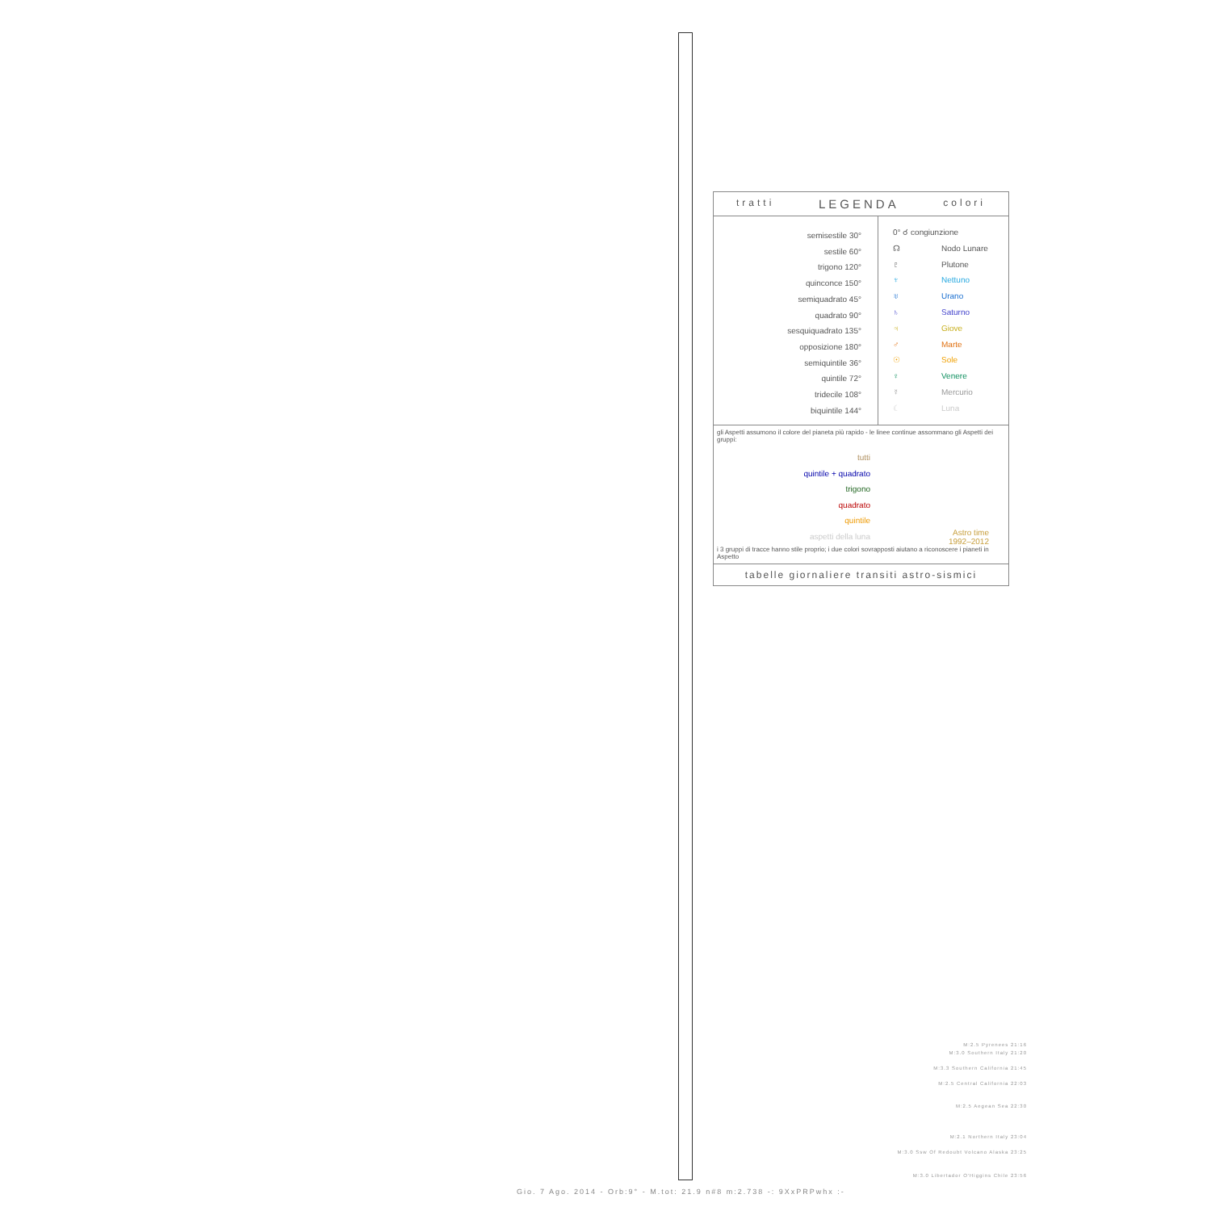tratti LEGENDA colori
semisestile 30°
sestile 60°
trigono 120°
quinconce 150°
semiquadrato 45°
quadrato 90°
sesquiquadrato 135°
opposizione 180°
semiquintile 36°
quintile 72°
tridecile 108°
biquintile 144°
0° ☌ congiunzione
☊ Nodo Lunare
♇ Plutone
♆ Nettuno
♅ Urano
♄ Saturno
♃ Giove
♂ Marte
☉ Sole
♀ Venere
☿ Mercurio
☾ Luna
gli Aspetti assumono il colore del pianeta più rapido - le linee continue assommano gli Aspetti dei gruppi:
tutti
quintile + quadrato
trigono
quadrato
quintile
aspetti della luna
Astro time
1992–2012
i 3 gruppi di tracce hanno stile proprio; i due colori sovrapposti aiutano a riconoscere i pianeti in Aspetto
tabelle giornaliere transiti astro-sismici
M:2.5 Pyrenees 21:16
M:3.0 Southern Italy 21:20
M:3.3 Southern California 21:45
M:2.5 Central California 22:03
M:2.5 Aegean Sea 22:30
M:2.1 Northern Italy 23:04
M:3.0 Ssw Of Redoubt Volcano Alaska 23:25
M:3.0 Libertador O'Higgins Chile 23:56
Gio. 7 Ago. 2014 - Orb:9° - M.tot: 21.9 n#8 m:2.738 -: 9XxPRPwhx :-